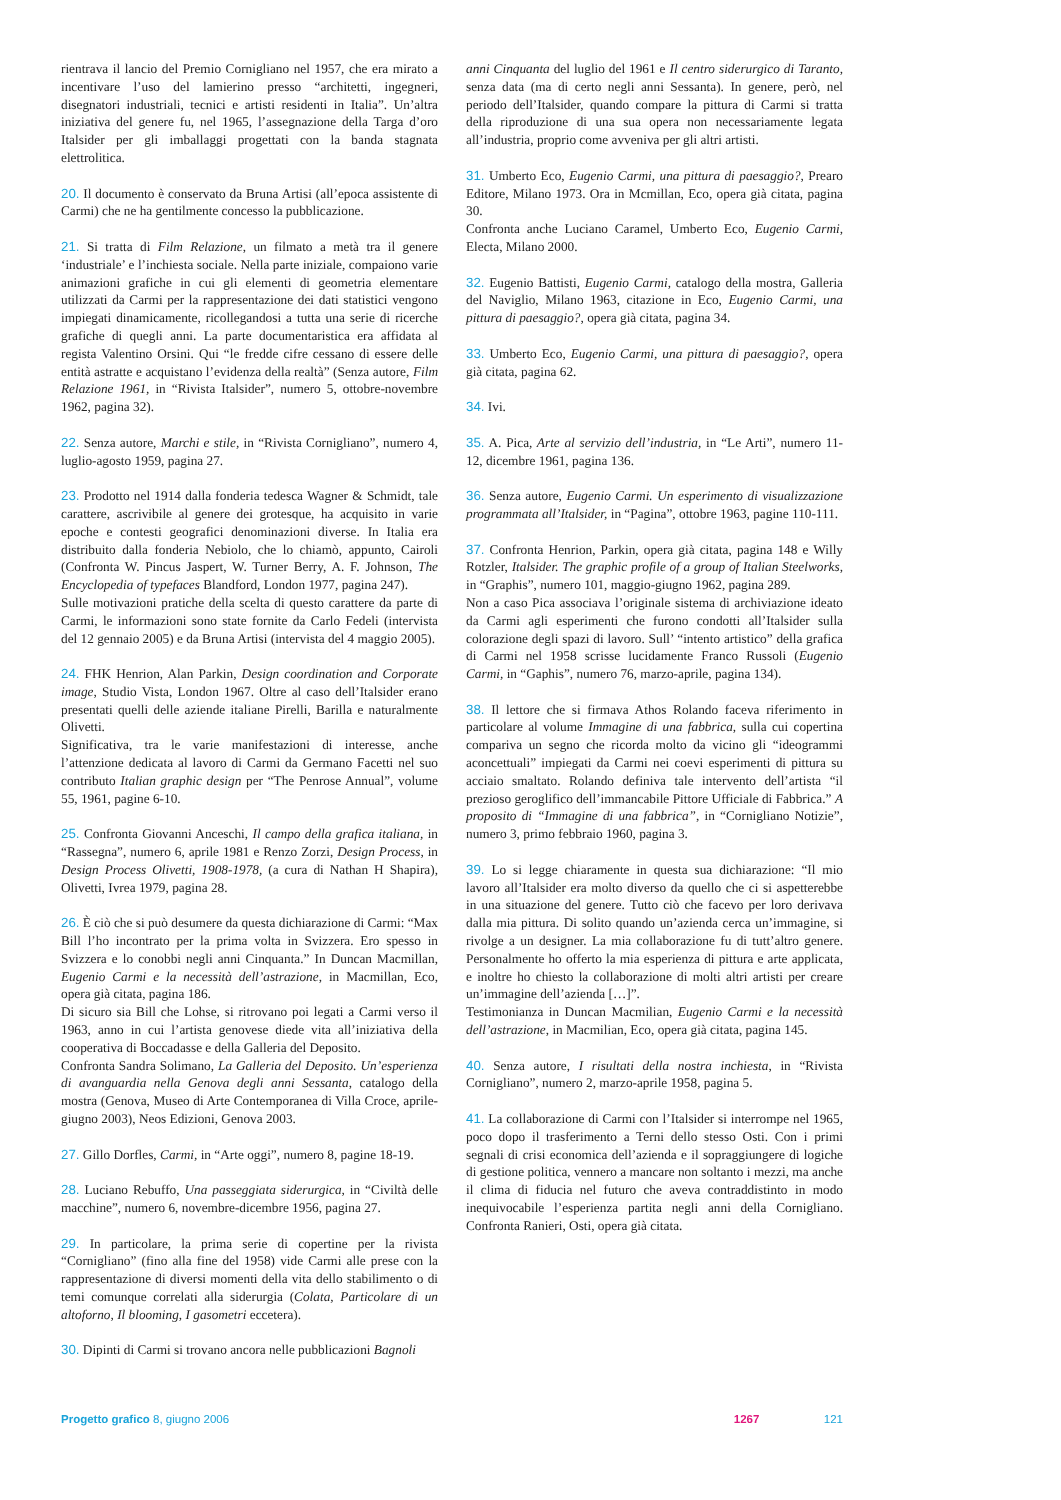rientrava il lancio del Premio Cornigliano nel 1957, che era mirato a incentivare l’uso del lamierino presso “architetti, ingegneri, disegnatori industriali, tecnici e artisti residenti in Italia”. Un’altra iniziativa del genere fu, nel 1965, l’assegnazione della Targa d’oro Italsider per gli imballaggi progettati con la banda stagnata elettrolitica.
20. Il documento è conservato da Bruna Artisi (all’epoca assistente di Carmi) che ne ha gentilmente concesso la pubblicazione.
21. Si tratta di Film Relazione, un filmato a metà tra il genere ‘industriale’ e l’inchiesta sociale. Nella parte iniziale, compaiono varie animazioni grafiche in cui gli elementi di geometria elementare utilizzati da Carmi per la rappresentazione dei dati statistici vengono impiegati dinamicamente, ricollegandosi a tutta una serie di ricerche grafiche di quegli anni. La parte documentaristica era affidata al regista Valentino Orsini. Qui “le fredde cifre cessano di essere delle entità astratte e acquistano l’evidenza della realtà” (Senza autore, Film Relazione 1961, in “Rivista Italsider”, numero 5, ottobre-novembre 1962, pagina 32).
22. Senza autore, Marchi e stile, in “Rivista Cornigliano”, numero 4, luglio-agosto 1959, pagina 27.
23. Prodotto nel 1914 dalla fonderia tedesca Wagner & Schmidt, tale carattere, ascrivibile al genere dei grotesque, ha acquisito in varie epoche e contesti geografici denominazioni diverse. In Italia era distribuito dalla fonderia Nebiolo, che lo chiamò, appunto, Cairoli (Confronta W. Pincus Jaspert, W. Turner Berry, A. F. Johnson, The Encyclopedia of typefaces Blandford, London 1977, pagina 247).
Sulle motivazioni pratiche della scelta di questo carattere da parte di Carmi, le informazioni sono state fornite da Carlo Fedeli (intervista del 12 gennaio 2005) e da Bruna Artisi (intervista del 4 maggio 2005).
24. FHK Henrion, Alan Parkin, Design coordination and Corporate image, Studio Vista, London 1967. Oltre al caso dell’Italsider erano presentati quelli delle aziende italiane Pirelli, Barilla e naturalmente Olivetti.
Significativa, tra le varie manifestazioni di interesse, anche l’attenzione dedicata al lavoro di Carmi da Germano Facetti nel suo contributo Italian graphic design per “The Penrose Annual”, volume 55, 1961, pagine 6-10.
25. Confronta Giovanni Anceschi, Il campo della grafica italiana, in “Rassegna”, numero 6, aprile 1981 e Renzo Zorzi, Design Process, in Design Process Olivetti, 1908-1978, (a cura di Nathan H Shapira), Olivetti, Ivrea 1979, pagina 28.
26. È ciò che si può desumere da questa dichiarazione di Carmi: “Max Bill l’ho incontrato per la prima volta in Svizzera. Ero spesso in Svizzera e lo conobbi negli anni Cinquanta.” In Duncan Macmillan, Eugenio Carmi e la necessità dell’astrazione, in Macmillan, Eco, opera già citata, pagina 186.
Di sicuro sia Bill che Lohse, si ritrovano poi legati a Carmi verso il 1963, anno in cui l’artista genovese diede vita all’iniziativa della cooperativa di Boccadasse e della Galleria del Deposito.
Confronta Sandra Solimano, La Galleria del Deposito. Un’esperienza di avanguardia nella Genova degli anni Sessanta, catalogo della mostra (Genova, Museo di Arte Contemporanea di Villa Croce, aprile-giugno 2003), Neos Edizioni, Genova 2003.
27. Gillo Dorfles, Carmi, in “Arte oggi”, numero 8, pagine 18-19.
28. Luciano Rebuffo, Una passeggiata siderurgica, in “Civiltà delle macchine”, numero 6, novembre-dicembre 1956, pagina 27.
29. In particolare, la prima serie di copertine per la rivista “Cornigliano” (fino alla fine del 1958) vide Carmi alle prese con la rappresentazione di diversi momenti della vita dello stabilimento o di temi comunque correlati alla siderurgia (Colata, Particolare di un altoforno, Il blooming, I gasometri eccetera).
30. Dipinti di Carmi si trovano ancora nelle pubblicazioni Bagnoli
anni Cinquanta del luglio del 1961 e Il centro siderurgico di Taranto, senza data (ma di certo negli anni Sessanta). In genere, però, nel periodo dell’Italsider, quando compare la pittura di Carmi si tratta della riproduzione di una sua opera non necessariamente legata all’industria, proprio come avveniva per gli altri artisti.
31. Umberto Eco, Eugenio Carmi, una pittura di paesaggio?, Prearo Editore, Milano 1973. Ora in Mcmillan, Eco, opera già citata, pagina 30.
Confronta anche Luciano Caramel, Umberto Eco, Eugenio Carmi, Electa, Milano 2000.
32. Eugenio Battisti, Eugenio Carmi, catalogo della mostra, Galleria del Naviglio, Milano 1963, citazione in Eco, Eugenio Carmi, una pittura di paesaggio?, opera già citata, pagina 34.
33. Umberto Eco, Eugenio Carmi, una pittura di paesaggio?, opera già citata, pagina 62.
34. Ivi.
35. A. Pica, Arte al servizio dell’industria, in “Le Arti”, numero 11-12, dicembre 1961, pagina 136.
36. Senza autore, Eugenio Carmi. Un esperimento di visualizzazione programmata all’Italsider, in “Pagina”, ottobre 1963, pagine 110-111.
37. Confronta Henrion, Parkin, opera già citata, pagina 148 e Willy Rotzler, Italsider. The graphic profile of a group of Italian Steelworks, in “Graphis”, numero 101, maggio-giugno 1962, pagina 289.
Non a caso Pica associava l’originale sistema di archiviazione ideato da Carmi agli esperimenti che furono condotti all’Italsider sulla colorazione degli spazi di lavoro. Sull’ “intento artistico” della grafica di Carmi nel 1958 scrisse lucidamente Franco Russoli (Eugenio Carmi, in “Gaphis”, numero 76, marzo-aprile, pagina 134).
38. Il lettore che si firmava Athos Rolando faceva riferimento in particolare al volume Immagine di una fabbrica, sulla cui copertina compariva un segno che ricorda molto da vicino gli “ideogrammi aconcettuali” impiegati da Carmi nei coevi esperimenti di pittura su acciaio smaltato. Rolando definiva tale intervento dell’artista “il prezioso geroglifico dell’immancabile Pittore Ufficiale di Fabbrica.” A proposito di “Immagine di una fabbrica”, in “Cornigliano Notizie”, numero 3, primo febbraio 1960, pagina 3.
39. Lo si legge chiaramente in questa sua dichiarazione: “Il mio lavoro all’Italsider era molto diverso da quello che ci si aspetterebbe in una situazione del genere. Tutto ciò che facevo per loro derivava dalla mia pittura. Di solito quando un’azienda cerca un’immagine, si rivolge a un designer. La mia collaborazione fu di tutt’altro genere. Personalmente ho offerto la mia esperienza di pittura e arte applicata, e inoltre ho chiesto la collaborazione di molti altri artisti per creare un’immagine dell’azienda […]”.
Testimonianza in Duncan Macmilian, Eugenio Carmi e la necessità dell’astrazione, in Macmilian, Eco, opera già citata, pagina 145.
40. Senza autore, I risultati della nostra inchiesta, in “Rivista Cornigliano”, numero 2, marzo-aprile 1958, pagina 5.
41. La collaborazione di Carmi con l’Italsider si interrompe nel 1965, poco dopo il trasferimento a Terni dello stesso Osti. Con i primi segnali di crisi economica dell’azienda e il sopraggiungere di logiche di gestione politica, vennero a mancare non soltanto i mezzi, ma anche il clima di fiducia nel futuro che aveva contraddistinto in modo inequivocabile l’esperienza partita negli anni della Cornigliano. Confronta Ranieri, Osti, opera già citata.
Progetto grafico 8, giugno 2006 1267 121